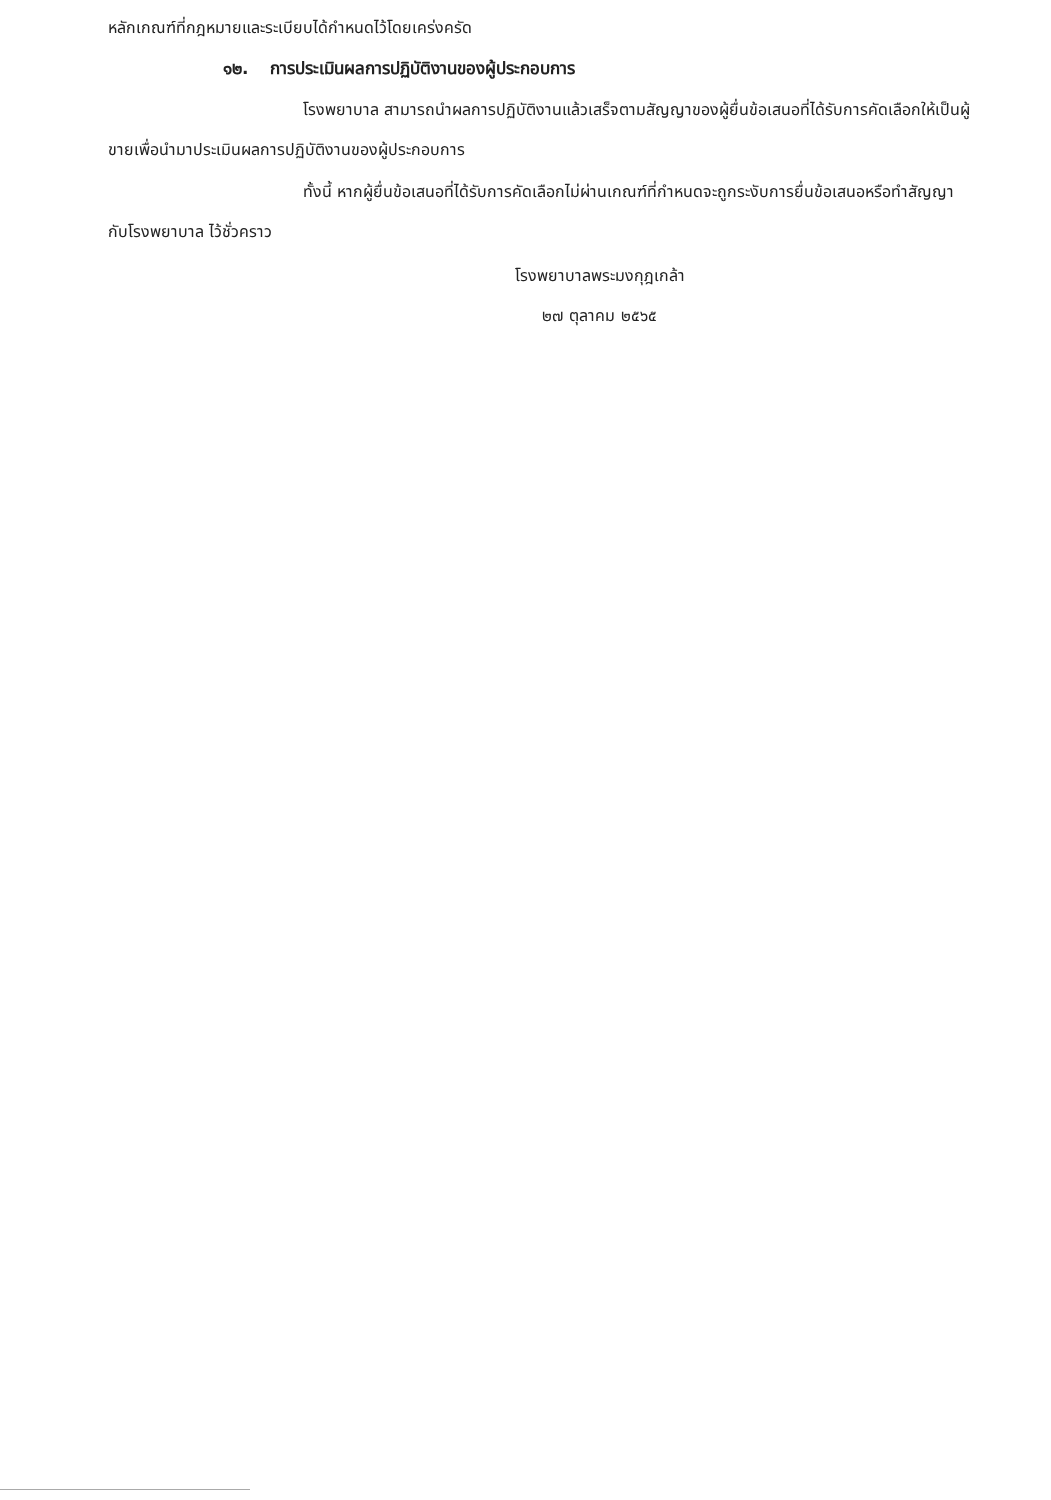หลักเกณฑ์ที่กฎหมายและระเบียบได้กำหนดไว้โดยเคร่งครัด
๑๒. การประเมินผลการปฏิบัติงานของผู้ประกอบการ
โรงพยาบาล สามารถนำผลการปฏิบัติงานแล้วเสร็จตามสัญญาของผู้ยื่นข้อเสนอที่ได้รับการคัดเลือกให้เป็นผู้ขายเพื่อนำมาประเมินผลการปฏิบัติงานของผู้ประกอบการ
ทั้งนี้ หากผู้ยื่นข้อเสนอที่ได้รับการคัดเลือกไม่ผ่านเกณฑ์ที่กำหนดจะถูกระงับการยื่นข้อเสนอหรือทำสัญญากับโรงพยาบาล ไว้ชั่วคราว
โรงพยาบาลพระมงกุฎเกล้า
๒๗ ตุลาคม ๒๕๖๕